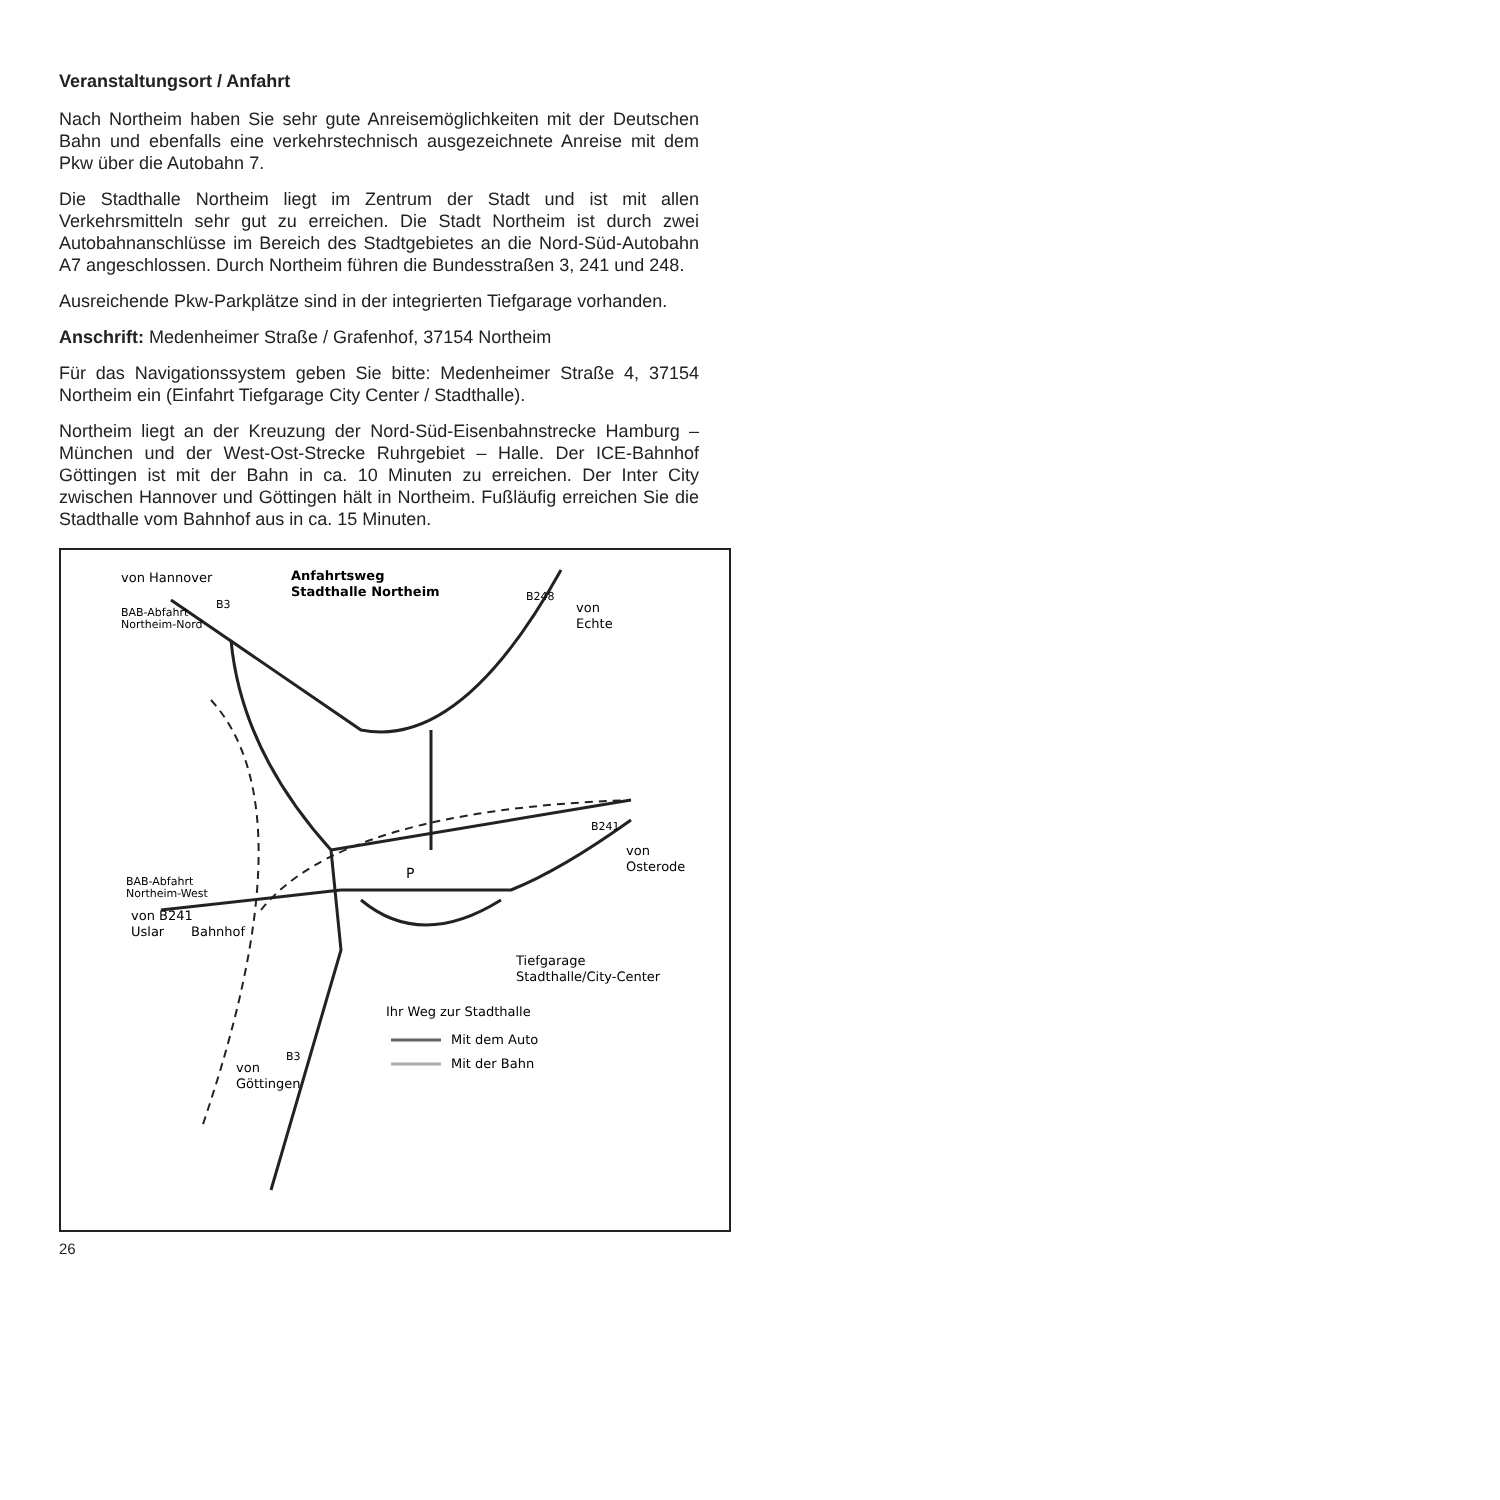Veranstaltungsort / Anfahrt
Nach Northeim haben Sie sehr gute Anreisemöglichkeiten mit der Deutschen Bahn und ebenfalls eine verkehrstechnisch ausgezeichnete Anreise mit dem Pkw über die Autobahn 7.
Die Stadthalle Northeim liegt im Zentrum der Stadt und ist mit allen Verkehrsmitteln sehr gut zu erreichen. Die Stadt Northeim ist durch zwei Autobahnanschlüsse im Bereich des Stadtgebietes an die Nord-Süd-Autobahn A7 angeschlossen. Durch Northeim führen die Bundesstraßen 3, 241 und 248.
Ausreichende Pkw-Parkplätze sind in der integrierten Tiefgarage vorhanden.
Anschrift: Medenheimer Straße / Grafenhof, 37154 Northeim
Für das Navigationssystem geben Sie bitte: Medenheimer Straße 4, 37154 Northeim ein (Einfahrt Tiefgarage City Center / Stadthalle).
Northeim liegt an der Kreuzung der Nord-Süd-Eisenbahnstrecke Hamburg – München und der West-Ost-Strecke Ruhrgebiet – Halle. Der ICE-Bahnhof Göttingen ist mit der Bahn in ca. 10 Minuten zu erreichen. Der Inter City zwischen Hannover und Göttingen hält in Northeim. Fußläufig erreichen Sie die Stadthalle vom Bahnhof aus in ca. 15 Minuten.
Anfahrtsweg
Stadthalle Northeim
von Hannover
BAB-Abfahrt
Northeim-Nord
B3
B248
von
Echte
B241
von
Osterode
BAB-Abfahrt
Northeim-West
von B241
Uslar
Bahnhof
P
Tiefgarage
Stadthalle/City-Center
Ihr Weg zur Stadthalle
Mit dem Auto
Mit der Bahn
B3
von
Göttingen
26